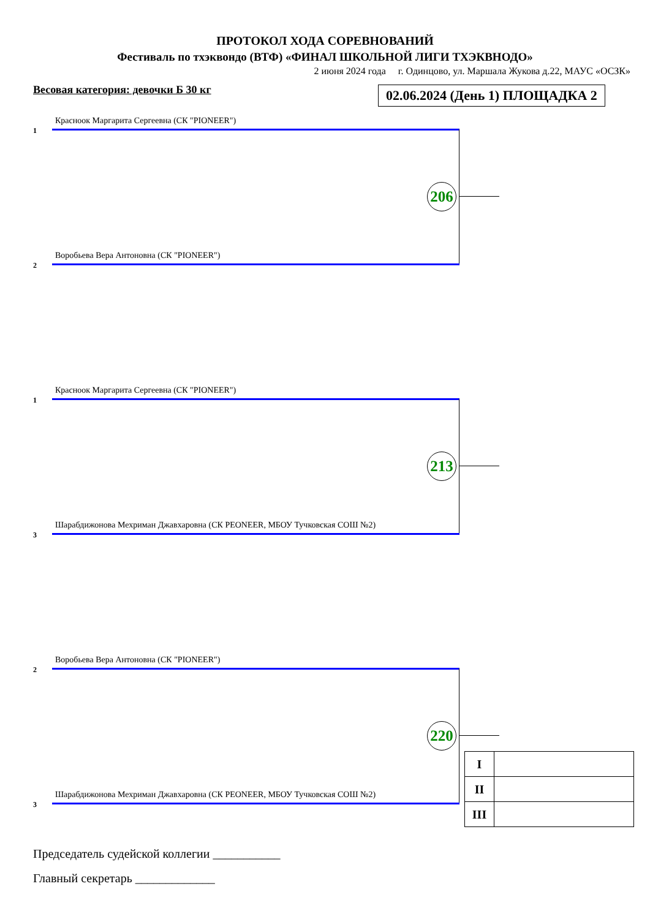ПРОТОКОЛ ХОДА СОРЕВНОВАНИЙ
Фестиваль по тхэквондо (ВТФ) «ФИНАЛ ШКОЛЬНОЙ ЛИГИ ТХЭКВНОДО»
2 июня 2024 года г. Одинцово, ул. Маршала Жукова д.22, МАУС «ОСЗК»
Весовая категория: девочки Б 30 кг 02.06.2024 (День 1) ПЛОЩАДКА 2
Красноок Маргарита Сергеевна (СК "PIONEER")
1
206
Воробьева Вера Антоновна (СК "PIONEER")
2
Красноок Маргарита Сергеевна (СК "PIONEER")
1
213
Шарабдижонова Мехриман Джавхаровна (СК PEONEER, МБОУ Тучковская СОШ №2)
3
Воробьева Вера Антоновна (СК "PIONEER")
2
220
Шарабдижонова Мехриман Джавхаровна (СК PEONEER, МБОУ Тучковская СОШ №2)
3
| I | |
| II | |
| III | |
Председатель судейской коллегии ___________
Главный секретарь _____________